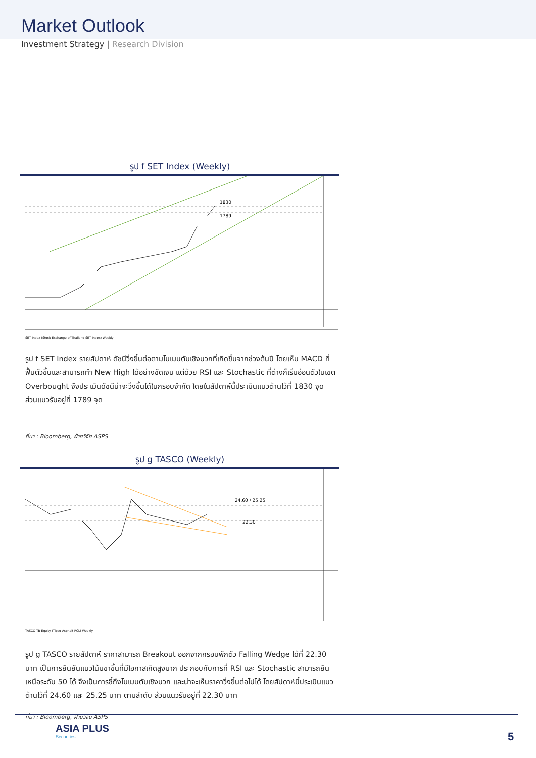Market Outlook
Investment Strategy | Research Division
รูป f SET Index (Weekly)
1830
1789
SET Index (Stock Exchange of Thailand SET Index) Weekly
รูป f SET Index รายสัปดาห์ ดัชนีวิ่งขึ้นต่อตามโมเมนตัมเชิงบวกที่เกิดขึ้นจากช่วงต้นปี โดยเห็น MACD ที่ฟื้นตัวขึ้นและสามารถทำ New High ได้อย่างชัดเจน แต่ด้วย RSI และ Stochastic ที่ต่างก็เริ่มอ่อนตัวในเขต Overbought จึงประเมินดัชนีน่าจะวิ่งขึ้นได้ในกรอบจำกัด โดยในสัปดาห์นี้ประเมินแนวต้านไว้ที่ 1830 จุด ส่วนแนวรับอยู่ที่ 1789 จุด
ที่มา : Bloomberg, ฝ่ายวิจัย ASPS
รูป g TASCO (Weekly)
24.60 / 25.25
22.30
TASCO TB Equity (Tipco Asphalt PCL) Weekly
รูป g TASCO รายสัปดาห์ ราคาสามารถ Breakout ออกจากกรอบพักตัว Falling Wedge ได้ที่ 22.30 บาท เป็นการยืนยันแนวโน้มขาขึ้นที่มีโอกาสเกิดสูงมาก ประกอบกับการที่ RSI และ Stochastic สามารถยืนเหนือระดับ 50 ได้ จึงเป็นการชี้ถึงโมเมนตัมเชิงบวก และน่าจะเห็นราคาวิ่งขึ้นต่อไปได้ โดยสัปดาห์นี้ประเมินแนวต้านไว้ที่ 24.60 และ 25.25 บาท ตามลำดับ ส่วนแนวรับอยู่ที่ 22.30 บาท
ที่มา : Bloomberg, ฝ่ายวิจัย ASPS
ASIA PLUS
Securities
5